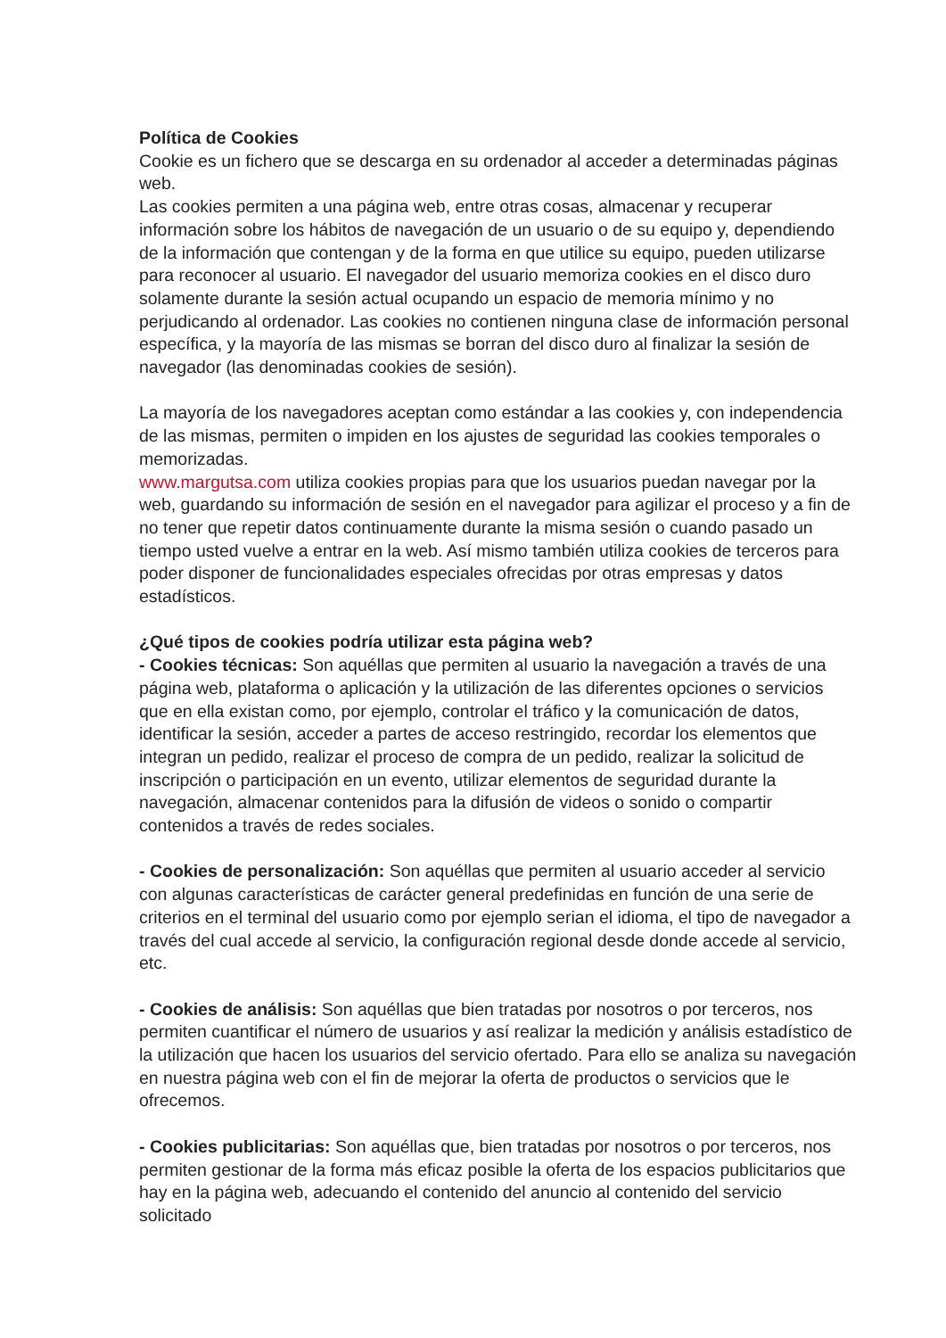Política de Cookies
Cookie es un fichero que se descarga en su ordenador al acceder a determinadas páginas web.
Las cookies permiten a una página web, entre otras cosas, almacenar y recuperar información sobre los hábitos de navegación de un usuario o de su equipo y, dependiendo de la información que contengan y de la forma en que utilice su equipo, pueden utilizarse para reconocer al usuario. El navegador del usuario memoriza cookies en el disco duro solamente durante la sesión actual ocupando un espacio de memoria mínimo y no perjudicando al ordenador. Las cookies no contienen ninguna clase de información personal específica, y la mayoría de las mismas se borran del disco duro al finalizar la sesión de navegador (las denominadas cookies de sesión).
La mayoría de los navegadores aceptan como estándar a las cookies y, con independencia de las mismas, permiten o impiden en los ajustes de seguridad las cookies temporales o memorizadas.
www.margutsa.com utiliza cookies propias para que los usuarios puedan navegar por la web, guardando su información de sesión en el navegador para agilizar el proceso y a fin de no tener que repetir datos continuamente durante la misma sesión o cuando pasado un tiempo usted vuelve a entrar en la web. Así mismo también utiliza cookies de terceros para poder disponer de funcionalidades especiales ofrecidas por otras empresas y datos estadísticos.
¿Qué tipos de cookies podría utilizar esta página web?
- Cookies técnicas: Son aquéllas que permiten al usuario la navegación a través de una página web, plataforma o aplicación y la utilización de las diferentes opciones o servicios que en ella existan como, por ejemplo, controlar el tráfico y la comunicación de datos, identificar la sesión, acceder a partes de acceso restringido, recordar los elementos que integran un pedido, realizar el proceso de compra de un pedido, realizar la solicitud de inscripción o participación en un evento, utilizar elementos de seguridad durante la navegación, almacenar contenidos para la difusión de videos o sonido o compartir contenidos a través de redes sociales.
- Cookies de personalización: Son aquéllas que permiten al usuario acceder al servicio con algunas características de carácter general predefinidas en función de una serie de criterios en el terminal del usuario como por ejemplo serian el idioma, el tipo de navegador a través del cual accede al servicio, la configuración regional desde donde accede al servicio, etc.
- Cookies de análisis: Son aquéllas que bien tratadas por nosotros o por terceros, nos permiten cuantificar el número de usuarios y así realizar la medición y análisis estadístico de la utilización que hacen los usuarios del servicio ofertado. Para ello se analiza su navegación en nuestra página web con el fin de mejorar la oferta de productos o servicios que le ofrecemos.
- Cookies publicitarias: Son aquéllas que, bien tratadas por nosotros o por terceros, nos permiten gestionar de la forma más eficaz posible la oferta de los espacios publicitarios que hay en la página web, adecuando el contenido del anuncio al contenido del servicio solicitado